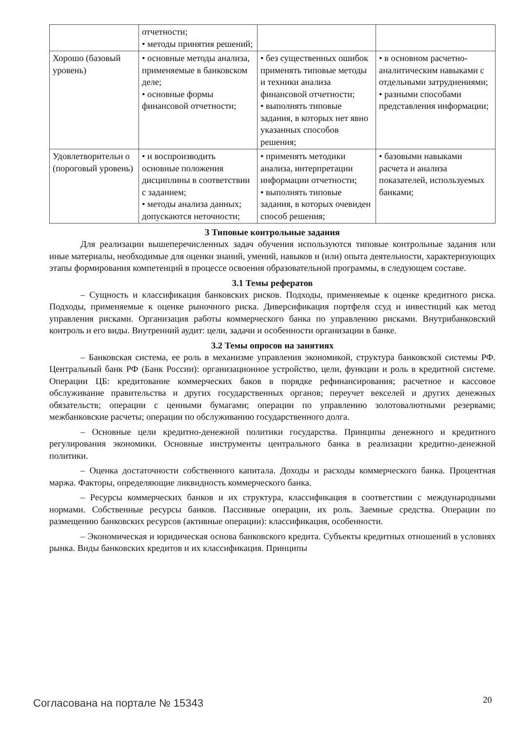| | отчетности; • методы принятия решений; | | |
| Хорошо (базовый уровень) | • основные методы анализа, применяемые в банковском деле; • основные формы финансовой отчетности; | • без существенных ошибок применять типовые методы и техники анализа финансовой отчетности; • выполнять типовые задания, в которых нет явно указанных способов решения; | • в основном расчетно-аналитическим навыками с отдельными затруднениями; • разными способами представления информации; |
| Удовлетворительн о (пороговый уровень) | • и воспроизводить основные положения дисциплины в соответствии с заданием; • методы анализа данных; допускаются неточности; | • применять методики анализа, интерпретации информации отчетности; • выполнять типовые задания, в которых очевиден способ решения; | • базовыми навыками расчета и анализа показателей, используемых банками; |
3 Типовые контрольные задания
Для реализации вышеперечисленных задач обучения используются типовые контрольные задания или иные материалы, необходимые для оценки знаний, умений, навыков и (или) опыта деятельности, характеризующих этапы формирования компетенций в процессе освоения образовательной программы, в следующем составе.
3.1 Темы рефератов
– Сущность и классификация банковских рисков. Подходы, применяемые к оценке кредитного риска. Подходы, применяемые к оценке рыночного риска. Диверсификация портфеля ссуд и инвестиций как метод управления рисками. Организация работы коммерческого банка по управлению рисками. Внутрибанковский контроль и его виды. Внутренний аудит: цели, задачи и особенности организации в банке.
3.2 Темы опросов на занятиях
– Банковская система, ее роль в механизме управления экономикой, структура банковской системы РФ. Центральный банк РФ (Банк России): организационное устройство, цели, функции и роль в кредитной системе. Операции ЦБ: кредитование коммерческих баков в порядке рефинансирования; расчетное и кассовое обслуживание правительства и других государственных органов; переучет векселей и других денежных обязательств; операции с ценными бумагами; операции по управлению золотовалютными резервами; межбанковские расчеты; операции по обслуживанию государственного долга.
– Основные цели кредитно-денежной политики государства. Принципы денежного и кредитного регулирования экономики. Основные инструменты центрального банка в реализации кредитно-денежной политики.
– Оценка достаточности собственного капитала. Доходы и расходы коммерческого банка. Процентная маржа. Факторы, определяющие ликвидность коммерческого банка.
– Ресурсы коммерческих банков и их структура, классификация в соответствии с международными нормами. Собственные ресурсы банков. Пассивные операции, их роль. Заемные средства. Операции по размещению банковских ресурсов (активные операции): классификация, особенности.
– Экономическая и юридическая основа банковского кредита. Субъекты кредитных отношений в условиях рынка. Виды банковских кредитов и их классификация. Принципы
Согласована на портале № 15343 20